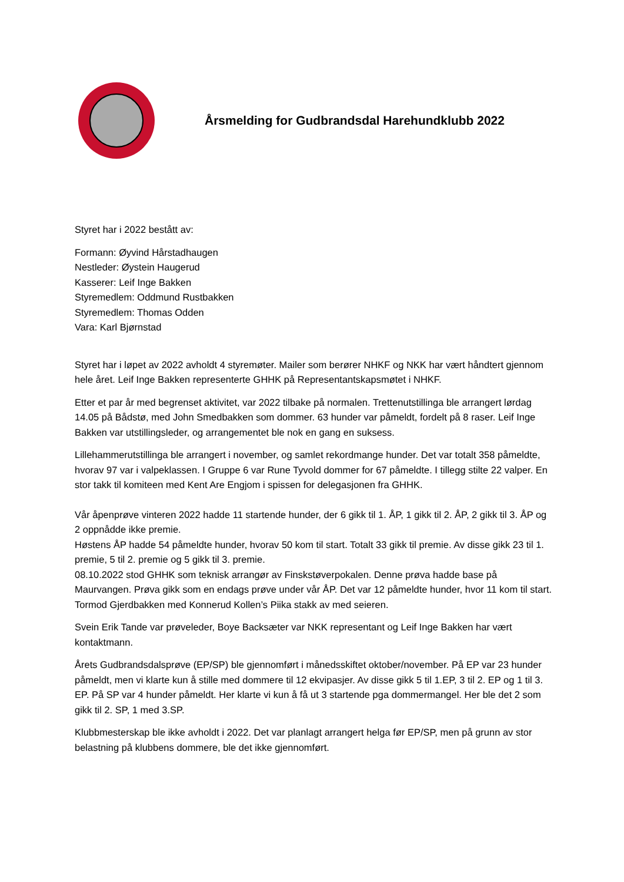Årsmelding for Gudbrandsdal Harehundklubb 2022
Styret har i 2022 bestått av:
Formann: Øyvind Hårstadhaugen
Nestleder: Øystein Haugerud
Kasserer: Leif Inge Bakken
Styremedlem: Oddmund Rustbakken
Styremedlem: Thomas Odden
Vara: Karl Bjørnstad
Styret har i løpet av 2022 avholdt 4 styremøter. Mailer som berører NHKF og NKK har vært håndtert gjennom hele året. Leif Inge Bakken representerte GHHK på Representantskapsmøtet i NHKF.
Etter et par år med begrenset aktivitet, var 2022 tilbake på normalen. Trettenutstillinga ble arrangert lørdag 14.05 på Bådstø, med John Smedbakken som dommer. 63 hunder var påmeldt, fordelt på 8 raser. Leif Inge Bakken var utstillingsleder, og arrangementet ble nok en gang en suksess.
Lillehammerutstillinga ble arrangert i november, og samlet rekordmange hunder. Det var totalt 358 påmeldte, hvorav 97 var i valpeklassen. I Gruppe 6 var Rune Tyvold dommer for 67 påmeldte. I tillegg stilte 22 valper. En stor takk til komiteen med Kent Are Engjom i spissen for delegasjonen fra GHHK.
Vår åpenprøve vinteren 2022 hadde 11 startende hunder, der 6 gikk til 1. ÅP, 1 gikk til 2. ÅP, 2 gikk til 3. ÅP og 2 oppnådde ikke premie.
Høstens ÅP hadde 54 påmeldte hunder, hvorav 50 kom til start. Totalt 33 gikk til premie. Av disse gikk 23 til 1. premie, 5 til 2. premie og 5 gikk til 3. premie.
08.10.2022 stod GHHK som teknisk arrangør av Finskstøverpokalen. Denne prøva hadde base på Maurvangen. Prøva gikk som en endags prøve under vår ÅP. Det var 12 påmeldte hunder, hvor 11 kom til start. Tormod Gjerdbakken med Konnerud Kollen’s Piika stakk av med seieren.
Svein Erik Tande var prøveleder, Boye Backsæter var NKK representant og Leif Inge Bakken har vært kontaktmann.
Årets Gudbrandsdalsprøve (EP/SP) ble gjennomført i månedsskiftet oktober/november. På EP var 23 hunder påmeldt, men vi klarte kun å stille med dommere til 12 ekvipasjer. Av disse gikk 5 til 1.EP, 3 til 2. EP og 1 til 3. EP. På SP var 4 hunder påmeldt. Her klarte vi kun å få ut 3 startende pga dommermangel. Her ble det 2 som gikk til 2. SP, 1 med 3.SP.
Klubbmesterskap ble ikke avholdt i 2022. Det var planlagt arrangert helga før EP/SP, men på grunn av stor belastning på klubbens dommere, ble det ikke gjennomført.